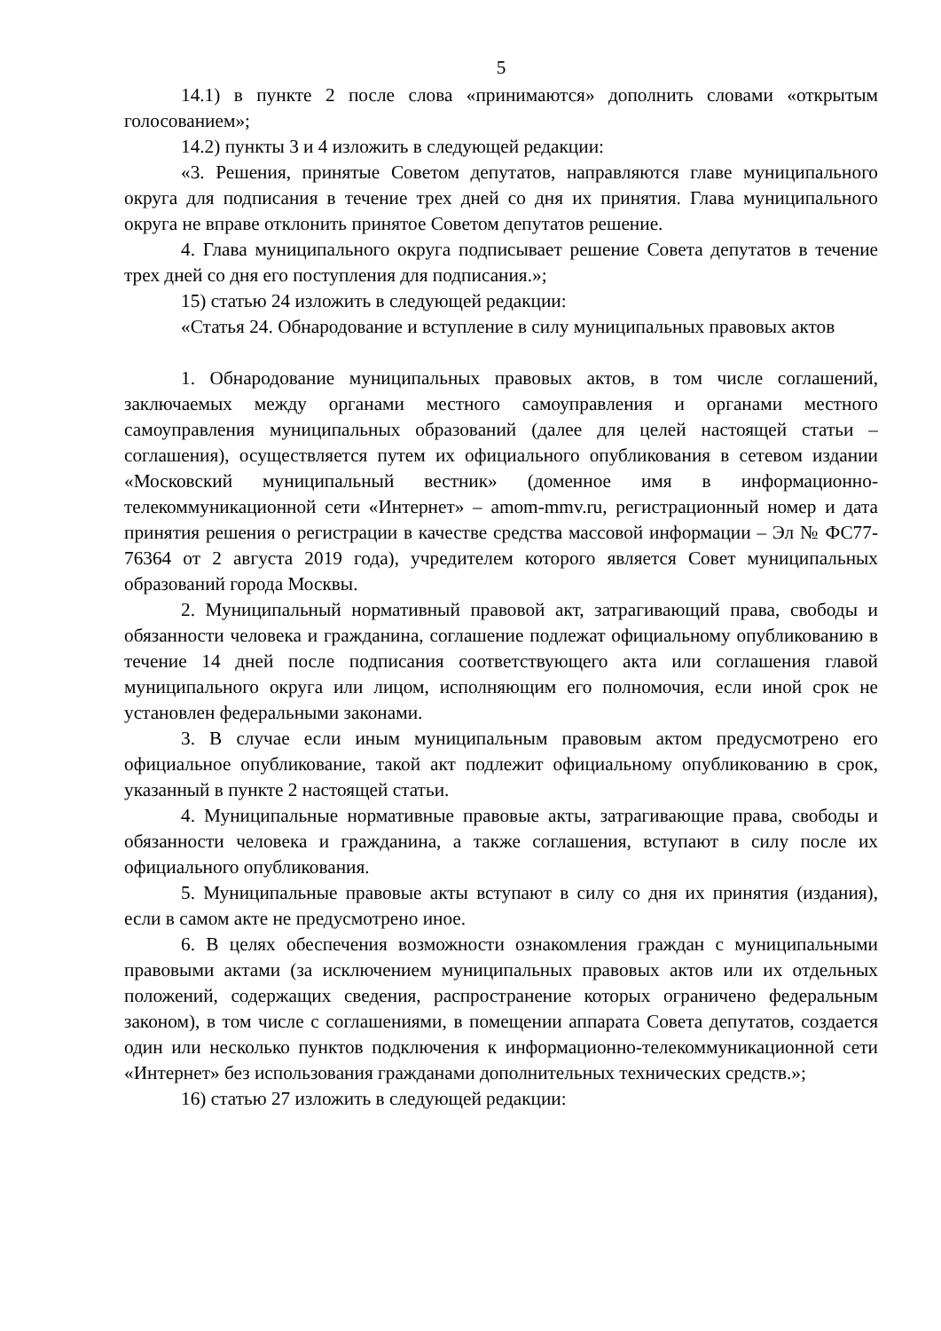5
14.1) в пункте 2 после слова «принимаются» дополнить словами «открытым голосованием»;
14.2) пункты 3 и 4 изложить в следующей редакции:
«3. Решения, принятые Советом депутатов, направляются главе муниципального округа для подписания в течение трех дней со дня их принятия. Глава муниципального округа не вправе отклонить принятое Советом депутатов решение.
4. Глава муниципального округа подписывает решение Совета депутатов в течение трех дней со дня его поступления для подписания.»;
15) статью 24 изложить в следующей редакции:
«Статья 24. Обнародование и вступление в силу муниципальных правовых актов
1. Обнародование муниципальных правовых актов, в том числе соглашений, заключаемых между органами местного самоуправления и органами местного самоуправления муниципальных образований (далее для целей настоящей статьи – соглашения), осуществляется путем их официального опубликования в сетевом издании «Московский муниципальный вестник» (доменное имя в информационно-телекоммуникационной сети «Интернет» – amom-mmv.ru, регистрационный номер и дата принятия решения о регистрации в качестве средства массовой информации – Эл № ФС77-76364 от 2 августа 2019 года), учредителем которого является Совет муниципальных образований города Москвы.
2. Муниципальный нормативный правовой акт, затрагивающий права, свободы и обязанности человека и гражданина, соглашение подлежат официальному опубликованию в течение 14 дней после подписания соответствующего акта или соглашения главой муниципального округа или лицом, исполняющим его полномочия, если иной срок не установлен федеральными законами.
3. В случае если иным муниципальным правовым актом предусмотрено его официальное опубликование, такой акт подлежит официальному опубликованию в срок, указанный в пункте 2 настоящей статьи.
4. Муниципальные нормативные правовые акты, затрагивающие права, свободы и обязанности человека и гражданина, а также соглашения, вступают в силу после их официального опубликования.
5. Муниципальные правовые акты вступают в силу со дня их принятия (издания), если в самом акте не предусмотрено иное.
6. В целях обеспечения возможности ознакомления граждан с муниципальными правовыми актами (за исключением муниципальных правовых актов или их отдельных положений, содержащих сведения, распространение которых ограничено федеральным законом), в том числе с соглашениями, в помещении аппарата Совета депутатов, создается один или несколько пунктов подключения к информационно-телекоммуникационной сети «Интернет» без использования гражданами дополнительных технических средств.»;
16) статью 27 изложить в следующей редакции: